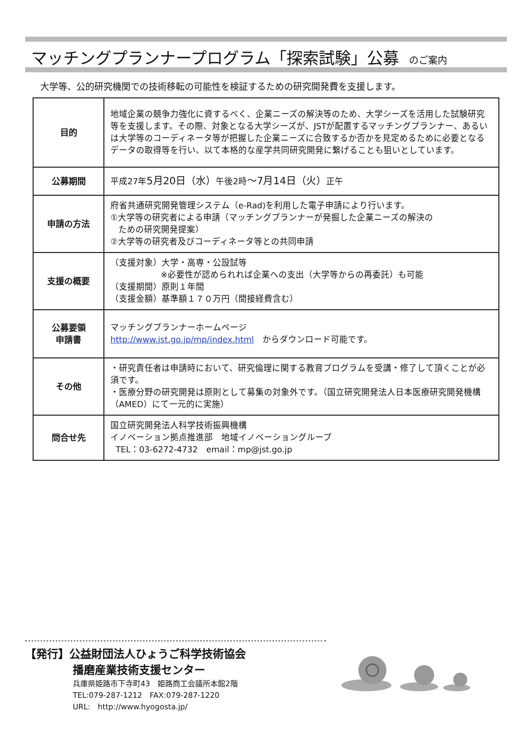マッチングプランナープログラム「探索試験」公募 のご案内
大学等、公的研究機関での技術移転の可能性を検証するための研究開発費を支援します。
| 目的 | 地域企業の競争力強化に資するべく、企業ニーズの解決等のため、大学シーズを活用した試験研究等を支援します。その際、対象となる大学シーズが、JSTが配置するマッチングプランナー、あるいは大学等のコーディネータ等が把握した企業ニーズに合致するか否かを見定めるために必要となるデータの取得等を行い、以て本格的な産学共同研究開発に繋げることも狙いとしています。 |
| 公募期間 | 平成27年 5月20日（水） 午後2時 ～7月14日（火） 正午 |
| 申請の方法 | 府省共通研究開発管理システム（e-Rad)を利用した電子申請により行います。 ①大学等の研究者による申請（マッチングプランナーが発掘した企業ニーズの解決の ための研究開発提案） ②大学等の研究者及びコーディネータ等との共同申請 |
| 支援の概要 | （支援対象）大学・高専・公設試等 ※必要性が認められれば企業への支出（大学等からの再委託）も可能 （支援期間）原則１年間 （支援金額）基準額１７０万円（間接経費含む） |
| 公募要領 申請書 | マッチングプランナーホームページ http://www.jst.go.jp/mp/index.html からダウンロード可能です。 |
| その他 | ・研究責任者は申請時において、研究倫理に関する教育プログラムを受講・修了して頂くことが必須です。 ・医療分野の研究開発は原則として募集の対象外です。（国立研究開発法人日本医療研究開発機構（AMED）にて一元的に実施） |
| 問合せ先 | 国立研究開発法人科学技術振興機構 イノベーション拠点推進部 地域イノベーショングループ TEL：03-6272-4732 email：mp@jst.go.jp |
【発行】公益財団法人ひょうご科学技術協会
播磨産業技術支援センター
兵庫県姫路市下寺町43　姫路商工会議所本館2階
TEL:079-287-1212　FAX:079-287-1220
URL:　http://www.hyogosta.jp/